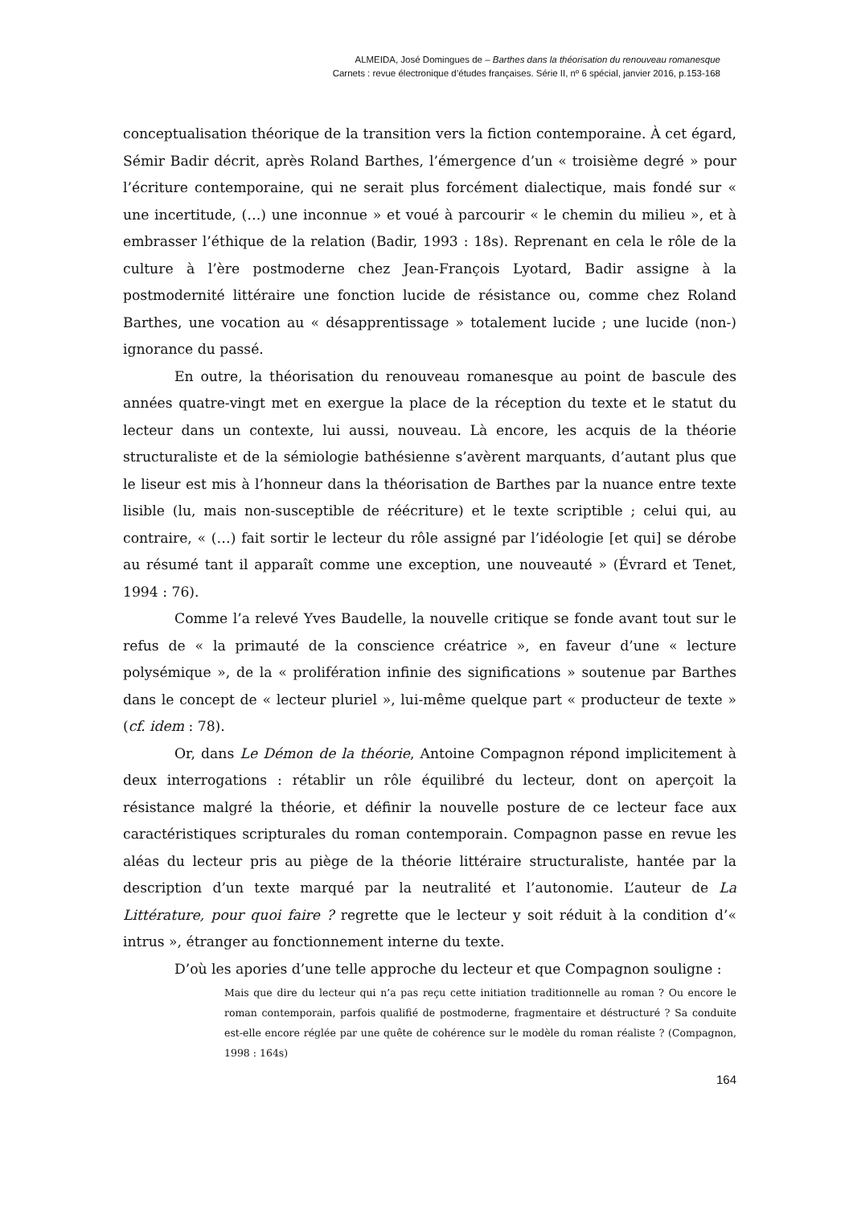ALMEIDA, José Domingues de – Barthes dans la théorisation du renouveau romanesque
Carnets : revue électronique d’études françaises. Série II, nº 6 spécial, janvier 2016, p.153-168
conceptualisation théorique de la transition vers la fiction contemporaine. À cet égard, Sémir Badir décrit, après Roland Barthes, l’émergence d’un « troisième degré » pour l’écriture contemporaine, qui ne serait plus forcément dialectique, mais fondé sur « une incertitude, (…) une inconnue » et voué à parcourir « le chemin du milieu », et à embrasser l’éthique de la relation (Badir, 1993 : 18s). Reprenant en cela le rôle de la culture à l’ère postmoderne chez Jean-François Lyotard, Badir assigne à la postmodernité littéraire une fonction lucide de résistance ou, comme chez Roland Barthes, une vocation au « désapprentissage » totalement lucide ; une lucide (non-) ignorance du passé.
En outre, la théorisation du renouveau romanesque au point de bascule des années quatre-vingt met en exergue la place de la réception du texte et le statut du lecteur dans un contexte, lui aussi, nouveau. Là encore, les acquis de la théorie structuraliste et de la sémiologie bathésienne s’avèrent marquants, d’autant plus que le liseur est mis à l’honneur dans la théorisation de Barthes par la nuance entre texte lisible (lu, mais non-susceptible de réécriture) et le texte scriptible ; celui qui, au contraire, « (…) fait sortir le lecteur du rôle assigné par l’idéologie [et qui] se dérobe au résumé tant il apparaît comme une exception, une nouveauté » (Évrard et Tenet, 1994 : 76).
Comme l’a relevé Yves Baudelle, la nouvelle critique se fonde avant tout sur le refus de « la primauté de la conscience créatrice », en faveur d’une « lecture polysémique », de la « prolifération infinie des significations » soutenue par Barthes dans le concept de « lecteur pluriel », lui-même quelque part « producteur de texte » (cf. idem : 78).
Or, dans Le Démon de la théorie, Antoine Compagnon répond implicitement à deux interrogations : rétablir un rôle équilibré du lecteur, dont on aperçoit la résistance malgré la théorie, et définir la nouvelle posture de ce lecteur face aux caractéristiques scripturales du roman contemporain. Compagnon passe en revue les aléas du lecteur pris au piège de la théorie littéraire structuraliste, hantée par la description d’un texte marqué par la neutralité et l’autonomie. L’auteur de La Littérature, pour quoi faire ? regrette que le lecteur y soit réduit à la condition d’« intrus », étranger au fonctionnement interne du texte.
D’où les apories d’une telle approche du lecteur et que Compagnon souligne :
Mais que dire du lecteur qui n’a pas reçu cette initiation traditionnelle au roman ? Ou encore le roman contemporain, parfois qualifié de postmoderne, fragmentaire et déstructuré ? Sa conduite est-elle encore réglée par une quête de cohérence sur le modèle du roman réaliste ? (Compagnon, 1998 : 164s)
164